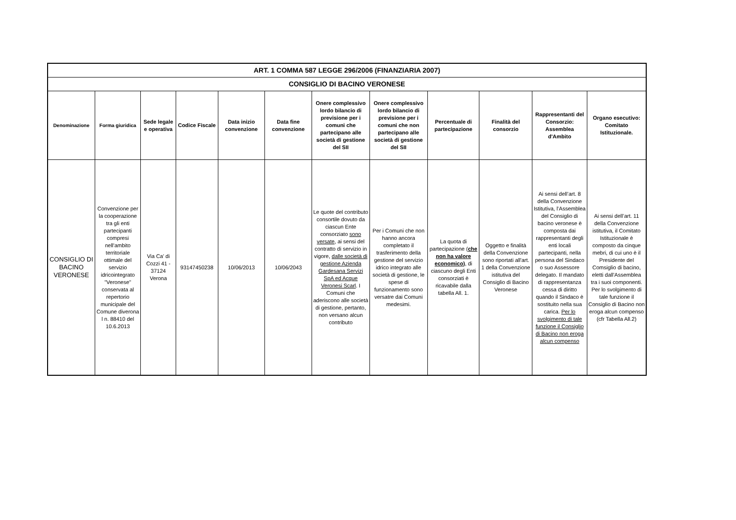| ART. 1 COMMA 587 LEGGE 296/2006 (FINANZIARIA 2007) | | | | | | | | | | | |
| --- | --- | --- | --- | --- | --- | --- | --- | --- | --- | --- | --- |
| CONSIGLIO DI BACINO VERONESE | | | | | | | | | | | |
| Denominazione | Forma giuridica | Sede legale e operativa | Codice Fiscale | Data inizio convenzione | Data fine convenzione | Onere complessivo lordo bilancio di previsione per i comuni che partecipano alle società di gestione del SII | Onere complessivo lordo bilancio di previsione per i comuni che non partecipano alle società di gestione del SII | Percentuale di partecipazione | Finalità del consorzio | Rappresentanti del Consorzio: Assemblea d'Ambito | Organo esecutivo: Comitato Istituzionale. |
| CONSIGLIO DI BACINO VERONESE | Convenzione per la cooperazione tra gli enti partecipanti compresi nell'ambito territoriale ottimale del servizio idricointegrato "Veronese" conservata al repertorio municipale del Comune diverona l n. 88410 del 10.6.2013 | Via Ca' di Cozzi 41 - 37124 Verona | 93147450238 | 10/06/2013 | 10/06/2043 | Le quote del contributo consortile dovuto da ciascun Ente consorziato sono versate , ai sensi del contratto di servizio in vigore, dalle società di gestione Azienda Gardesana Servizi SpA ed Acque Veronesi Scarl . I Comuni che aderiscono alle società di gestione, pertanto, non versano alcun contributo | Per i Comuni che non hanno ancora completato il trasferimento della gestione del servizio idrico integrato alle società di gestione, le spese di funzionamento sono versatre dai Comuni medesimi. | La quota di partecipazione ( che non ha valore economico ) , di ciascuno degli Enti consorziati è ricavabile dalla tabella All. 1. | Oggetto e finalità della Convenzione sono riportati all'art. 1 della Convenzione istitutiva del Consiglio di Bacino Veronese | Ai sensi dell’art. 8 della Convenzione Istitutiva, l’Assemblea del Consiglio di bacino veronese è composta dai rappresentanti degli enti locali partecipanti, nella persona del Sindaco o suo Assessore delegato. Il mandato di rappresentanza cessa di diritto quando il Sindaco è sostituito nella sua carica. Per lo svolgimento di tale funzione il Consiglio di Bacino non eroga alcun compenso | Ai sensi dell’art. 11 della Convenzione istitutiva, il Comitato Istituzionale è composto da cinque mebri, di cui uno è il Presidente del Comsiglio di bacino, eletti dall'Assemblea tra i suoi componenti. Per lo svolgimento di tale funzione il Consiglio di Bacino non eroga alcun compenso (cfr Tabella All.2) |